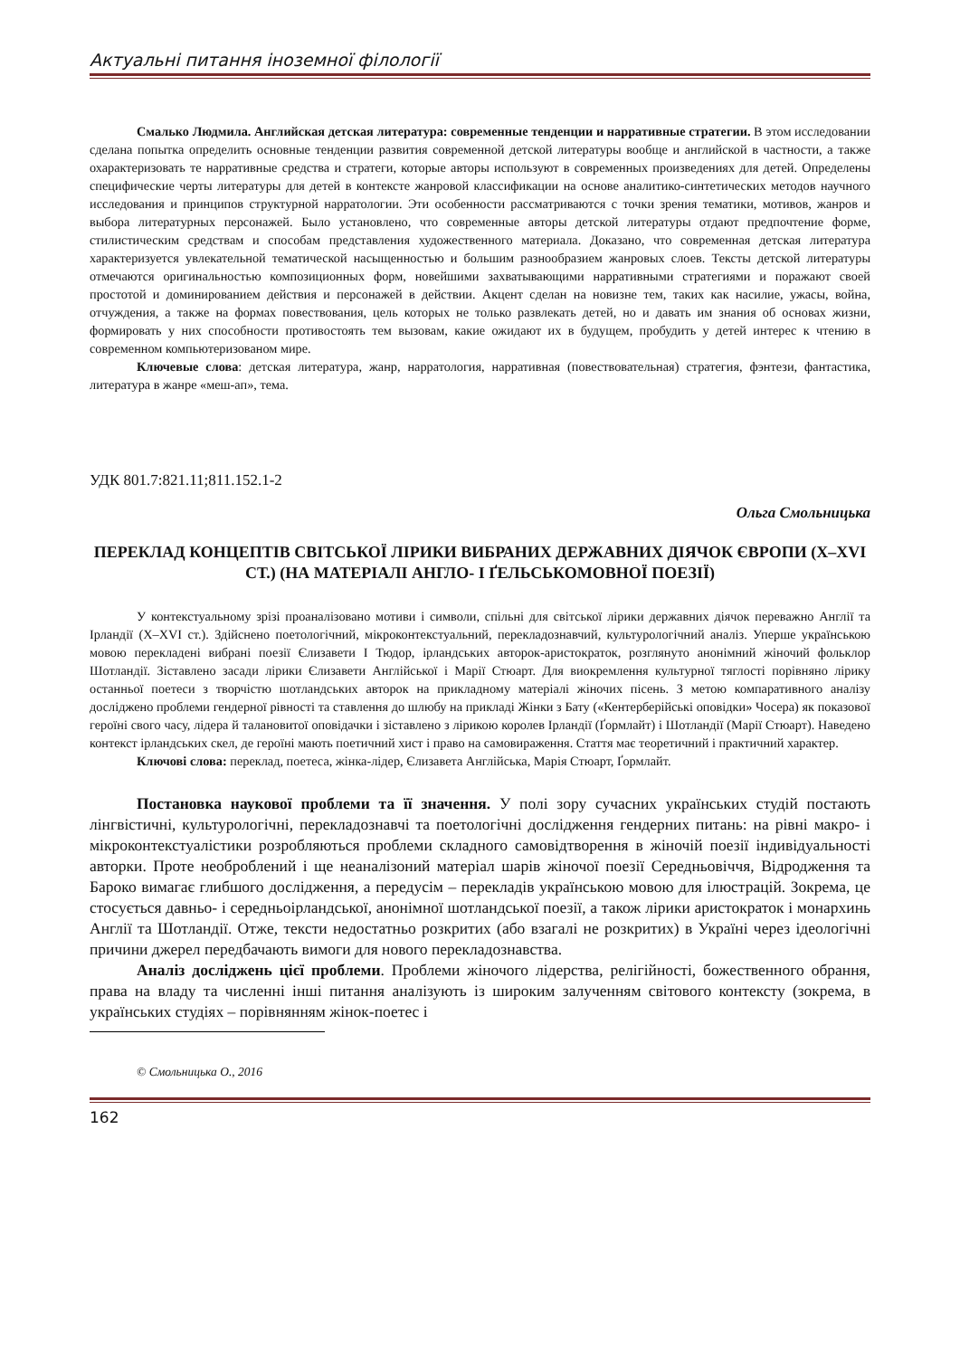Актуальні питання іноземної філології
Смалько Людмила. Английская детская литература: современные тенденции и нарративные стратегии. В этом исследовании сделана попытка определить основные тенденции развития современной детской литературы вообще и английской в частности, а также охарактеризовать те нарративные средства и стратеги, которые авторы используют в современных произведениях для детей. Определены специфические черты литературы для детей в контексте жанровой классификации на основе аналитико-синтетических методов научного исследования и принципов структурной нарратологии. Эти особенности рассматриваются с точки зрения тематики, мотивов, жанров и выбора литературных персонажей. Было установлено, что современные авторы детской литературы отдают предпочтение форме, стилистическим средствам и способам представления художественного материала. Доказано, что современная детская литература характеризуется увлекательной тематической насыщенностью и большим разнообразием жанровых слоев. Тексты детской литературы отмечаются оригинальностью композиционных форм, новейшими захватывающими нарративными стратегиями и поражают своей простотой и доминированием действия и персонажей в действии. Акцент сделан на новизне тем, таких как насилие, ужасы, война, отчуждения, а также на формах повествования, цель которых не только развлекать детей, но и давать им знания об основах жизни, формировать у них способности противостоять тем вызовам, какие ожидают их в будущем, пробудить у детей интерес к чтению в современном компьютеризованом мире.
Ключевые слова: детская литература, жанр, нарратология, нарративная (повествовательная) стратегия, фэнтези, фантастика, литература в жанре «меш-ап», тема.
УДК 801.7:821.11;811.152.1-2
Ольга Смольницька
ПЕРЕКЛАД КОНЦЕПТІВ СВІТСЬКОЇ ЛІРИКИ ВИБРАНИХ ДЕРЖАВНИХ ДІЯЧОК ЄВРОПИ (X–XVI СТ.) (НА МАТЕРІАЛІ АНГЛО- І ҐЕЛЬСЬКОМОВНОЇ ПОЕЗІЇ)
У контекстуальному зрізі проаналізовано мотиви і символи, спільні для світської лірики державних діячок переважно Англії та Ірландії (X–XVI ст.). Здійснено поетологічний, мікроконтекстуальний, перекладознавчий, культурологічний аналіз. Уперше українською мовою перекладені вибрані поезії Єлизавети I Тюдор, ірландських авторок-аристократок, розглянуто анонімний жіночий фольклор Шотландії. Зіставлено засади лірики Єлизавети Англійської і Марії Стюарт. Для виокремлення культурної тяглості порівняно лірику останньої поетеси з творчістю шотландських авторок на прикладному матеріалі жіночих пісень. З метою компаративного аналізу досліджено проблеми гендерної рівності та ставлення до шлюбу на прикладі Жінки з Бату («Кентерберійські оповідки» Чосера) як показової героїні свого часу, лідера й талановитої оповідачки і зіставлено з лірикою королев Ірландії (Ґормлайт) і Шотландії (Марії Стюарт). Наведено контекст ірландських скел, де героїні мають поетичний хист і право на самовираження. Стаття має теоретичний і практичний характер.
Ключові слова: переклад, поетеса, жінка-лідер, Єлизавета Англійська, Марія Стюарт, Ґормлайт.
Постановка наукової проблеми та її значення. У полі зору сучасних українських студій постають лінгвістичні, культурологічні, перекладознавчі та поетологічні дослідження гендерних питань: на рівні макро- і мікроконтекстуалістики розробляються проблеми складного самовідтворення в жіночій поезії індивідуальності авторки. Проте необроблений і ще неаналізоний матеріал шарів жіночої поезії Середньовіччя, Відродження та Бароко вимагає глибшого дослідження, а передусім – перекладів українською мовою для ілюстрацій. Зокрема, це стосується давньо- і середньоірландської, анонімної шотландської поезії, а також лірики аристократок і монархинь Англії та Шотландії. Отже, тексти недостатньо розкритих (або взагалі не розкритих) в Україні через ідеологічні причини джерел передбачають вимоги для нового перекладознавства.
Аналіз досліджень цієї проблеми. Проблеми жіночого лідерства, релігійності, божественного обрання, права на владу та численні інші питання аналізують із широким залученням світового контексту (зокрема, в українських студіях – порівнянням жінок-поетес і
© Смольницька О., 2016
162